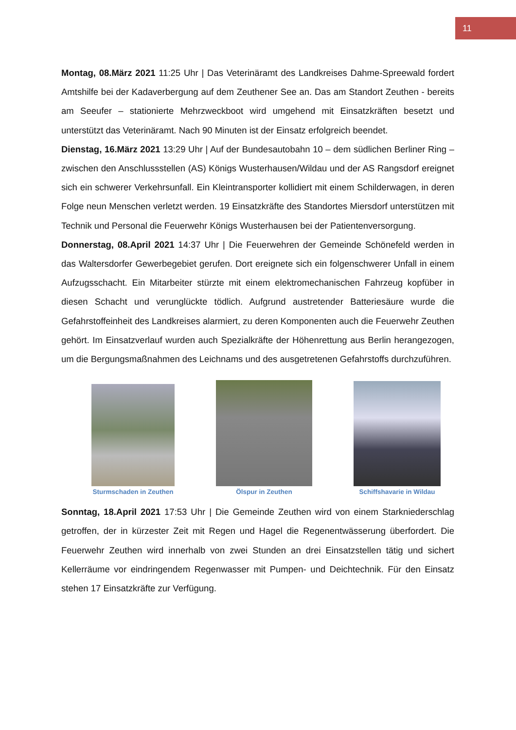11
Montag, 08.März 2021 11:25 Uhr | Das Veterinäramt des Landkreises Dahme-Spreewald fordert Amtshilfe bei der Kadaverbergung auf dem Zeuthener See an. Das am Standort Zeuthen - bereits am Seeufer – stationierte Mehrzweckboot wird umgehend mit Einsatzkräften besetzt und unterstützt das Veterinäramt. Nach 90 Minuten ist der Einsatz erfolgreich beendet.
Dienstag, 16.März 2021 13:29 Uhr | Auf der Bundesautobahn 10 – dem südlichen Berliner Ring – zwischen den Anschlussstellen (AS) Königs Wusterhausen/Wildau und der AS Rangsdorf ereignet sich ein schwerer Verkehrsunfall. Ein Kleintransporter kollidiert mit einem Schilderwagen, in deren Folge neun Menschen verletzt werden. 19 Einsatzkräfte des Standortes Miersdorf unterstützen mit Technik und Personal die Feuerwehr Königs Wusterhausen bei der Patientenversorgung.
Donnerstag, 08.April 2021 14:37 Uhr | Die Feuerwehren der Gemeinde Schönefeld werden in das Waltersdorfer Gewerbegebiet gerufen. Dort ereignete sich ein folgenschwerer Unfall in einem Aufzugsschacht. Ein Mitarbeiter stürzte mit einem elektromechanischen Fahrzeug kopfüber in diesen Schacht und verunglückte tödlich. Aufgrund austretender Batteriesäure wurde die Gefahrstoffeinheit des Landkreises alarmiert, zu deren Komponenten auch die Feuerwehr Zeuthen gehört. Im Einsatzverlauf wurden auch Spezialkräfte der Höhenrettung aus Berlin herangezogen, um die Bergungsmaßnahmen des Leichnams und des ausgetretenen Gefahrstoffs durchzuführen.
Sturmschaden in Zeuthen
Ölspur in Zeuthen
Schiffshavarie in Wildau
Sonntag, 18.April 2021 17:53 Uhr | Die Gemeinde Zeuthen wird von einem Starkniederschlag getroffen, der in kürzester Zeit mit Regen und Hagel die Regenentwässerung überfordert. Die Feuerwehr Zeuthen wird innerhalb von zwei Stunden an drei Einsatzstellen tätig und sichert Kellerräume vor eindringendem Regenwasser mit Pumpen- und Deichtechnik. Für den Einsatz stehen 17 Einsatzkräfte zur Verfügung.